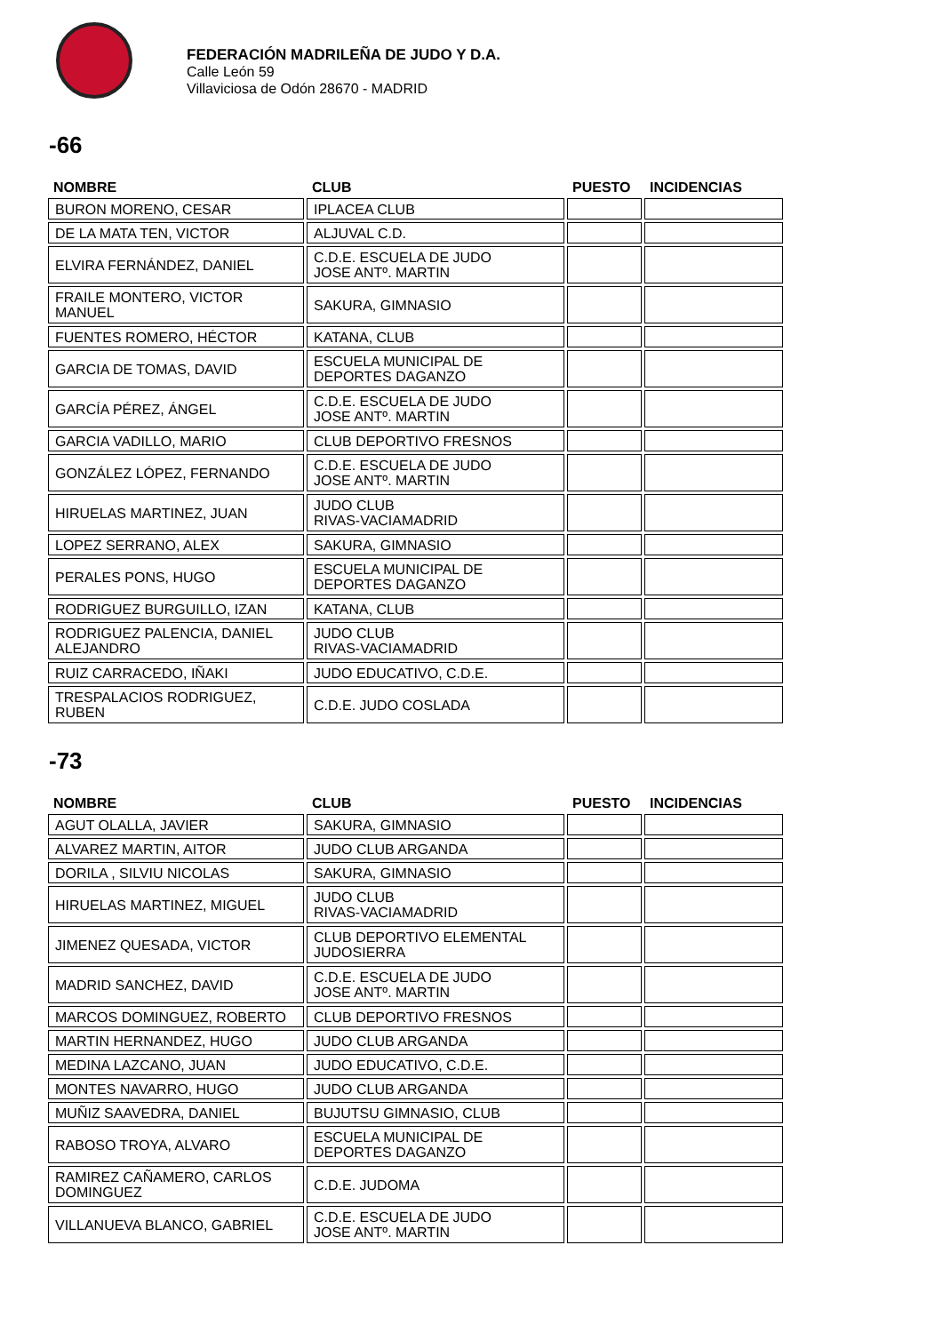FEDERACIÓN MADRILEÑA DE JUDO Y D.A.
Calle León 59
Villaviciosa de Odón 28670 - MADRID
-66
| NOMBRE | CLUB | PUESTO | INCIDENCIAS |
| --- | --- | --- | --- |
| BURON MORENO, CESAR | IPLACEA CLUB | | |
| DE LA MATA TEN, VICTOR | ALJUVAL C.D. | | |
| ELVIRA FERNÁNDEZ, DANIEL | C.D.E. ESCUELA DE JUDO JOSE ANTº. MARTIN | | |
| FRAILE MONTERO, VICTOR MANUEL | SAKURA, GIMNASIO | | |
| FUENTES ROMERO, HÉCTOR | KATANA, CLUB | | |
| GARCIA DE TOMAS, DAVID | ESCUELA MUNICIPAL DE DEPORTES DAGANZO | | |
| GARCÍA PÉREZ, ÁNGEL | C.D.E. ESCUELA DE JUDO JOSE ANTº. MARTIN | | |
| GARCIA VADILLO, MARIO | CLUB DEPORTIVO FRESNOS | | |
| GONZÁLEZ LÓPEZ, FERNANDO | C.D.E. ESCUELA DE JUDO JOSE ANTº. MARTIN | | |
| HIRUELAS MARTINEZ, JUAN | JUDO CLUB RIVAS-VACIAMADRID | | |
| LOPEZ SERRANO, ALEX | SAKURA, GIMNASIO | | |
| PERALES PONS, HUGO | ESCUELA MUNICIPAL DE DEPORTES DAGANZO | | |
| RODRIGUEZ BURGUILLO, IZAN | KATANA, CLUB | | |
| RODRIGUEZ PALENCIA, DANIEL ALEJANDRO | JUDO CLUB RIVAS-VACIAMADRID | | |
| RUIZ CARRACEDO, IÑAKI | JUDO EDUCATIVO, C.D.E. | | |
| TRESPALACIOS RODRIGUEZ, RUBEN | C.D.E. JUDO COSLADA | | |
-73
| NOMBRE | CLUB | PUESTO | INCIDENCIAS |
| --- | --- | --- | --- |
| AGUT OLALLA, JAVIER | SAKURA, GIMNASIO | | |
| ALVAREZ MARTIN, AITOR | JUDO CLUB ARGANDA | | |
| DORILA , SILVIU NICOLAS | SAKURA, GIMNASIO | | |
| HIRUELAS MARTINEZ, MIGUEL | JUDO CLUB RIVAS-VACIAMADRID | | |
| JIMENEZ QUESADA, VICTOR | CLUB DEPORTIVO ELEMENTAL JUDOSIERRA | | |
| MADRID SANCHEZ, DAVID | C.D.E. ESCUELA DE JUDO JOSE ANTº. MARTIN | | |
| MARCOS DOMINGUEZ, ROBERTO | CLUB DEPORTIVO FRESNOS | | |
| MARTIN HERNANDEZ, HUGO | JUDO CLUB ARGANDA | | |
| MEDINA LAZCANO, JUAN | JUDO EDUCATIVO, C.D.E. | | |
| MONTES NAVARRO, HUGO | JUDO CLUB ARGANDA | | |
| MUÑIZ SAAVEDRA, DANIEL | BUJUTSU GIMNASIO, CLUB | | |
| RABOSO TROYA, ALVARO | ESCUELA MUNICIPAL DE DEPORTES DAGANZO | | |
| RAMIREZ CAÑAMERO, CARLOS DOMINGUEZ | C.D.E. JUDOMA | | |
| VILLANUEVA BLANCO, GABRIEL | C.D.E. ESCUELA DE JUDO JOSE ANTº. MARTIN | | |